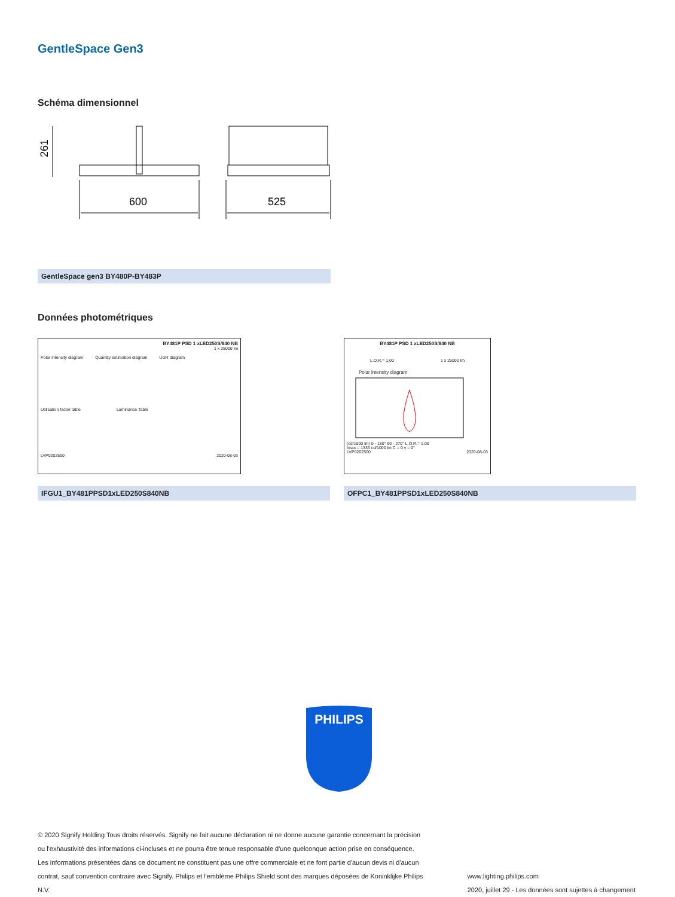GentleSpace Gen3
Schéma dimensionnel
261
600
525
GentleSpace gen3 BY480P-BY483P
Données photométriques
BY481P PSD 1 xLED250S/840 NB
1 x 25000 lm
Polar intensity diagram Quantity estimation diagram UGR diagram
Utilisation factor table Luminance Table
LVP0202500 2020-08-03
IFGU1_BY481PPSD1xLED250S840NB
BY481P PSD 1 xLED250S/840 NB
L.O.R.= 1.00 1 x 25000 lm
Polar intensity diagram
(cd/1000 lm) 0 - 180° 90 - 270° L.O.R.= 1.00
Imax = 1333 cd/1000 lm C = 0 γ = 0°
LVP0202500 2020-08-03
OFPC1_BY481PPSD1xLED250S840NB
PHILIPS
© 2020 Signify Holding Tous droits réservés. Signify ne fait aucune déclaration ni ne donne aucune garantie concernant la précision ou l'exhaustivité des informations ci-incluses et ne pourra être tenue responsable d'une quelconque action prise en conséquence. Les informations présentées dans ce document ne constituent pas une offre commerciale et ne font partie d'aucun devis ni d'aucun contrat, sauf convention contraire avec Signify. Philips et l'emblème Philips Shield sont des marques déposées de Koninklijke Philips N.V.
www.lighting.philips.com
2020, juillet 29 - Les données sont sujettes à changement